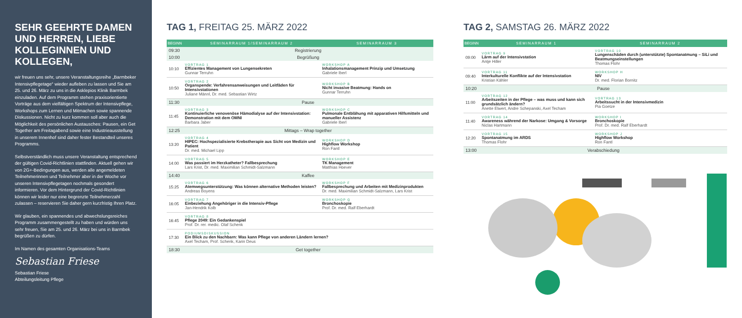SEHR GEEHRTE DAMEN UND HERREN, LIEBE KOLLEGINNEN UND KOLLEGEN,
wir freuen uns sehr, unsere Veranstaltungsreihe „Barmbeker Intensivpflegetage“ wieder aufleben zu lassen und Sie am 25. und 26. März zu uns in die Asklepios Klinik Barmbek einzuladen. Auf dem Programm stehen praxisorientierte Vorträge aus dem vielfältigen Spektrum der Intensivpflege, Workshops zum Lernen und Mitmachen sowie spannende Diskussionen. Nicht zu kurz kommen soll aber auch die Möglichkeit des persönlichen Austausches: Pausen, ein Get Together am Freitagabend sowie eine Industrieausstellung in unserem Innenhof sind daher fester Bestandteil unseres Programms.
Selbstverständlich muss unsere Veranstaltung entsprechend der gültigen Covid-Richtlinien stattfinden. Aktuell gehen wir von 2G+-Bedingungen aus, werden alle angemeldeten Teilnehmerinnen und Teilnehmer aber in der Woche vor unseren Intensivpflegetagen nochmals gesondert informieren. Vor dem Hintergrund der Covid-Richtlinien können wir leider nur eine begrenzte Teilnehmerzahl zulassen – reservieren Sie daher gern kurzfristig Ihren Platz.
Wir glauben, ein spannendes und abwechslungsreiches Programm zusammengestellt zu haben und würden uns sehr freuen, Sie am 25. und 26. März bei uns in Barmbek begrüßen zu dürfen.
Im Namen des gesamten Organisations-Teams
Sebastian Friese
Sebastian Friese
Abteilungsleitung Pflege
TAG 1, FREITAG 25. MÄRZ 2022
| BEGINN | SEMINARRAUM 1/SEMINARRAUM 2 | SEMINARRAUM 3 |
| --- | --- | --- |
| 09:30 | Registrierung | |
| 10:00 | Begrüßung | |
| 10:10 | VORTRAG 1 Effizientes Management von Lungensekreten Gunnar Terruhn | WORKSHOP A Inhalationsmanagement Prinzip und Umsetzung Gabriele Iberl |
| 10:50 | VORTRAG 2 Organspende: Verfahrensanweisungen und Leitfäden für Intensivstationen Juliane Männl, Dr. med. Sebastian Wirtz | WORKSHOP B Nicht invasive Beatmung: Hands on Gunnar Terruhn |
| 11:30 | Pause | |
| 11:45 | VORTRAG 3 Kontinuierliche venovenöse Hämodialyse auf der Intensivstation: Demonstration mit dem OMNI Barbara Jaber | WORKSHOP C Pulmonale Entblähung mit apparativen Hilfsmitteln und manueller Assistenz Gabriele Iberl |
| 12:25 | Mittags – Wrap together | |
| 13:20 | VORTRAG 4 HIPEC: Hochspezialisierte Krebstherapie aus Sicht von Medizin und Patient Dr. med. Michael Lipp | WORKSHOP D Highflow Workshop Ron Fantl |
| 14:00 | VORTRAG 5 Was passiert im Herzkatheter? Fallbesprechung Lars Krist, Dr. med. Maximilian Schmidt-Salzmann | WORKSHOP E TK Management Matthias Hoever |
| 14:40 | Kaffee | |
| 15:25 | VORTRAG 6 Atemwegsunterstützung: Was können alternative Methoden leisten? Andreas Boyens | WORKSHOP F Fallbesprechung und Arbeiten mit Medizinprodukten Dr. med. Maximilian Schmidt-Salzmann, Lars Krist |
| 16:05 | VORTRAG 7 Einbeziehung Angehöriger in die Intensiv-Pflege Jan-Hendrik Kolb | WORKSHOP G Bronchoskopie Prof. Dr. med. Ralf Eberhardt |
| 16:45 | VORTRAG 8 Pflege 2049: Ein Gedankenspiel Prof. Dr. rer. medic. Olaf Schenk | |
| 17:30 | PODIUMSDISKUSSION Ein Blick zu den Nachbarn: Was kann Pflege von anderen Ländern lernen? Axel Techam, Prof. Schenk, Karin Deus | |
| 18:30 | Get together | |
TAG 2, SAMSTAG 26. MÄRZ 2022
| BEGINN | SEMINARRAUM 1 | SEMINARRAUM 2 |
| --- | --- | --- |
| 09:00 | VORTRAG 9 Lärm auf der Intensivstation Antje Hiller | VORTRAG 10 Lungenschäden durch (unterstützte) Spontanatmung – SiLi und Beatmungseinstellungen Thomas Flohr |
| 09:40 | VORTRAG 11 Interkulturelle Konflikte auf der Intensivstation Kristian Kähler | WORKSHOP H NIV Dr. med. Florian Bornitz |
| 10:20 | Pause | |
| 11:00 | VORTRAG 12 Arbeitszeiten in der Pflege – was muss und kann sich grundsätzlich ändern? Anette Elwert, Andre Schepanski, Axel Techam | VORTRAG 13 Arbeitssucht in der Intensivmedizin Pia Goetze |
| 11:40 | VORTRAG 14 Awareness während der Narkose: Umgang & Vorsorge Niclas Hartmann | WORKSHOP I Bronchoskopie Prof. Dr. med. Ralf Eberhardt |
| 12:20 | VORTRAG 15 Spontanatmung im ARDS Thomas Flohr | WORKSHOP J Highflow Workshop Ron Fantl |
| 13:00 | Verabschiedung | |